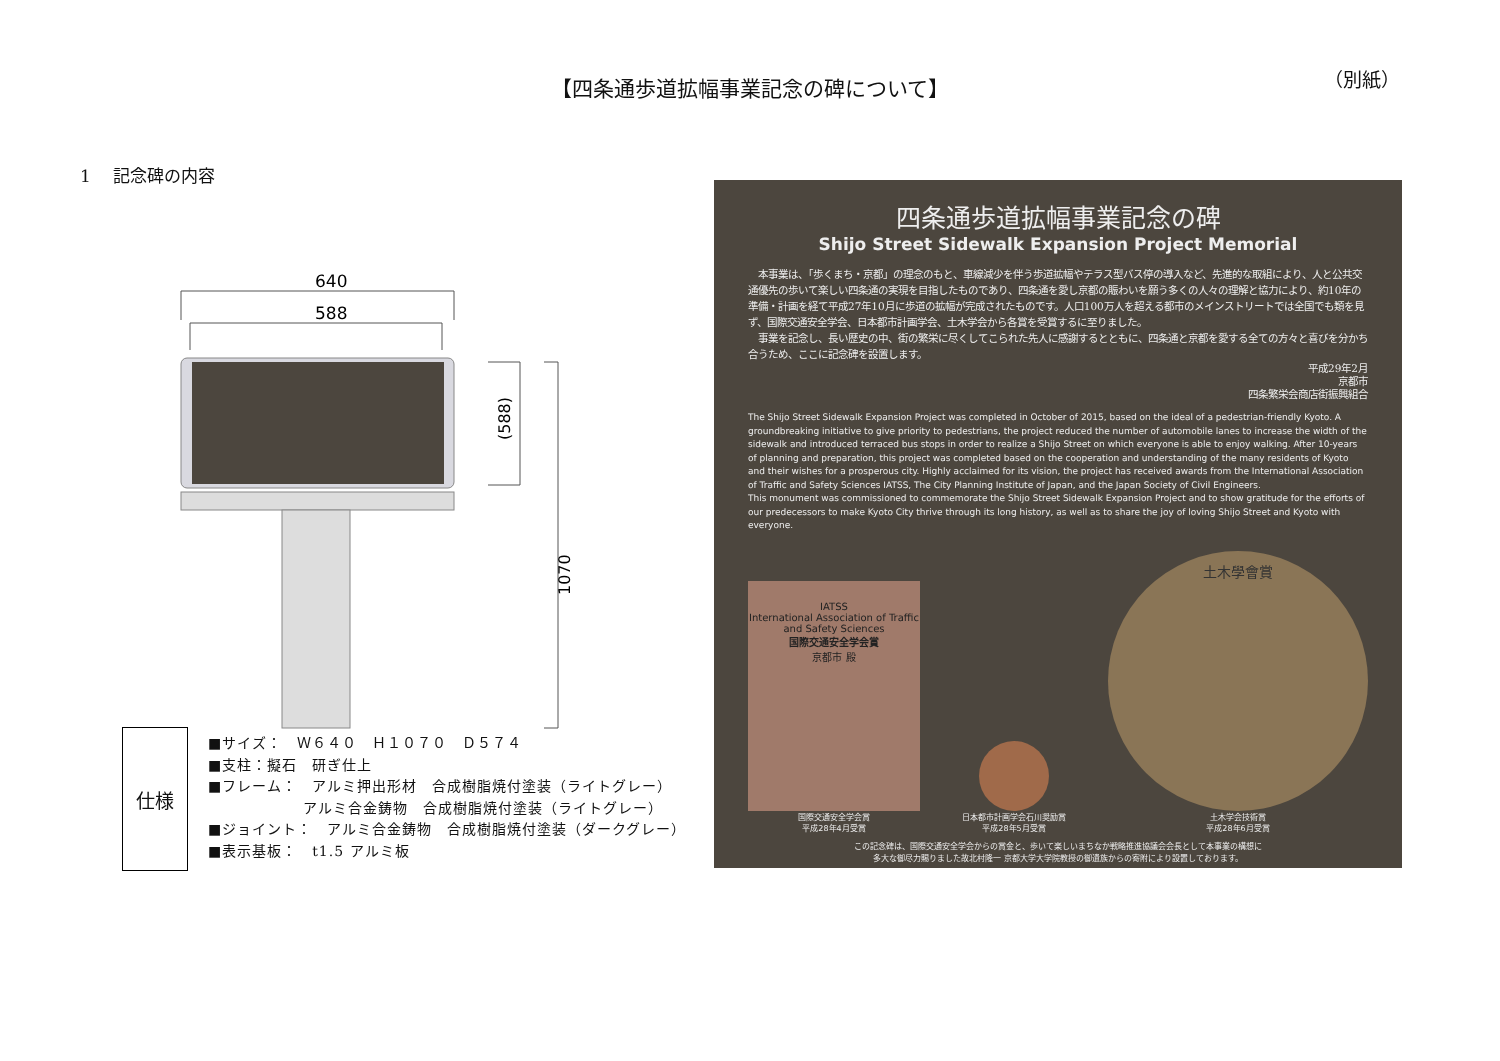（別紙） 【四条通歩道拡幅事業記念の碑について】
1　 記念碑の内容
640
588
(588)
1070
仕様
■サイズ：　Ｗ６４０　Ｈ１０７０　Ｄ５７４
■支柱：擬石　研ぎ仕上
■フレーム：　アルミ押出形材　合成樹脂焼付塗装（ライトグレー）
　　　　　　 アルミ合金鋳物　合成樹脂焼付塗装（ライトグレー）
■ジョイント：　アルミ合金鋳物　合成樹脂焼付塗装（ダークグレー）
■表示基板：　t1.5 アルミ板
四条通歩道拡幅事業記念の碑
Shijo Street Sidewalk Expansion Project Memorial
　本事業は、「歩くまち・京都」の理念のもと、車線減少を伴う歩道拡幅やテラス型バス停の導入など、先進的な取組により、人と公共交通優先の歩いて楽しい四条通の実現を目指したものであり、四条通を愛し京都の賑わいを願う多くの人々の理解と協力により、約10年の準備・計画を経て平成27年10月に歩道の拡幅が完成されたものです。人口100万人を超える都市のメインストリートでは全国でも類を見ず、国際交通安全学会、日本都市計画学会、土木学会から各賞を受賞するに至りました。
　事業を記念し、長い歴史の中、街の繁栄に尽くしてこられた先人に感謝するとともに、四条通と京都を愛する全ての方々と喜びを分かち合うため、ここに記念碑を設置します。
平成29年2月
京都市
四条繁栄会商店街振興組合
The Shijo Street Sidewalk Expansion Project was completed in October of 2015, based on the ideal of a pedestrian-friendly Kyoto. A groundbreaking initiative to give priority to pedestrians, the project reduced the number of automobile lanes to increase the width of the sidewalk and introduced terraced bus stops in order to realize a Shijo Street on which everyone is able to enjoy walking. After 10-years of planning and preparation, this project was completed based on the cooperation and understanding of the many residents of Kyoto and their wishes for a prosperous city. Highly acclaimed for its vision, the project has received awards from the International Association of Traffic and Safety Sciences IATSS, The City Planning Institute of Japan, and the Japan Society of Civil Engineers.
This monument was commissioned to commemorate the Shijo Street Sidewalk Expansion Project and to show gratitude for the efforts of our predecessors to make Kyoto City thrive through its long history, as well as to share the joy of loving Shijo Street and Kyoto with everyone.
IATSS
International Association of Traffic and Safety Sciences
国際交通安全学会賞
京都市 殿
国際交通安全学会賞
平成28年4月受賞
日本都市計画学会石川奨励賞
平成28年5月受賞
土木學會賞
土木学会技術賞
平成28年6月受賞
この記念碑は、国際交通安全学会からの賞金と、歩いて楽しいまちなか戦略推進協議会会長として本事業の構想に
多大な御尽力賜りました故北村隆一 京都大学大学院教授の御遺族からの寄附により設置しております。